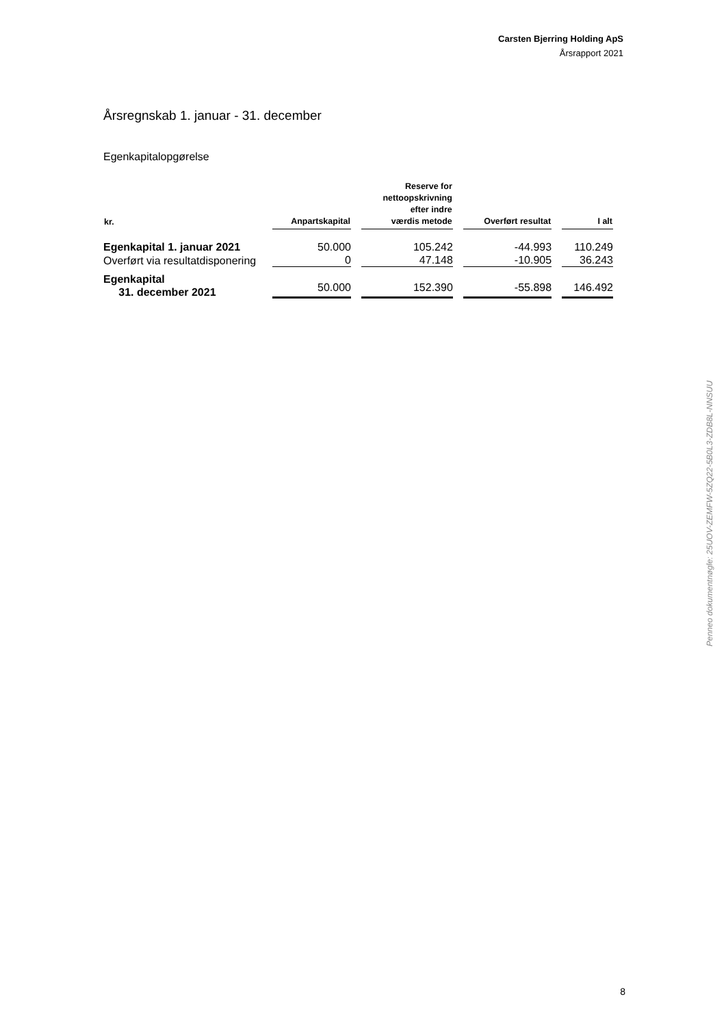Carsten Bjerring Holding ApS
Årsrapport 2021
Årsregnskab 1. januar - 31. december
Egenkapitalopgørelse
| kr. | Anpartskapital | Reserve for nettoopskrivning efter indre værdis metode | Overført resultat | I alt |
| --- | --- | --- | --- | --- |
| Egenkapital 1. januar 2021 | 50.000 | 105.242 | -44.993 | 110.249 |
| Overført via resultatdisponering | 0 | 47.148 | -10.905 | 36.243 |
| Egenkapital 31. december 2021 | 50.000 | 152.390 | -55.898 | 146.492 |
Penneo dokumentnøgle: 25UOV-ZEMFW-5ZQ22-5B0L3-ZDB8L-NNSUU
8